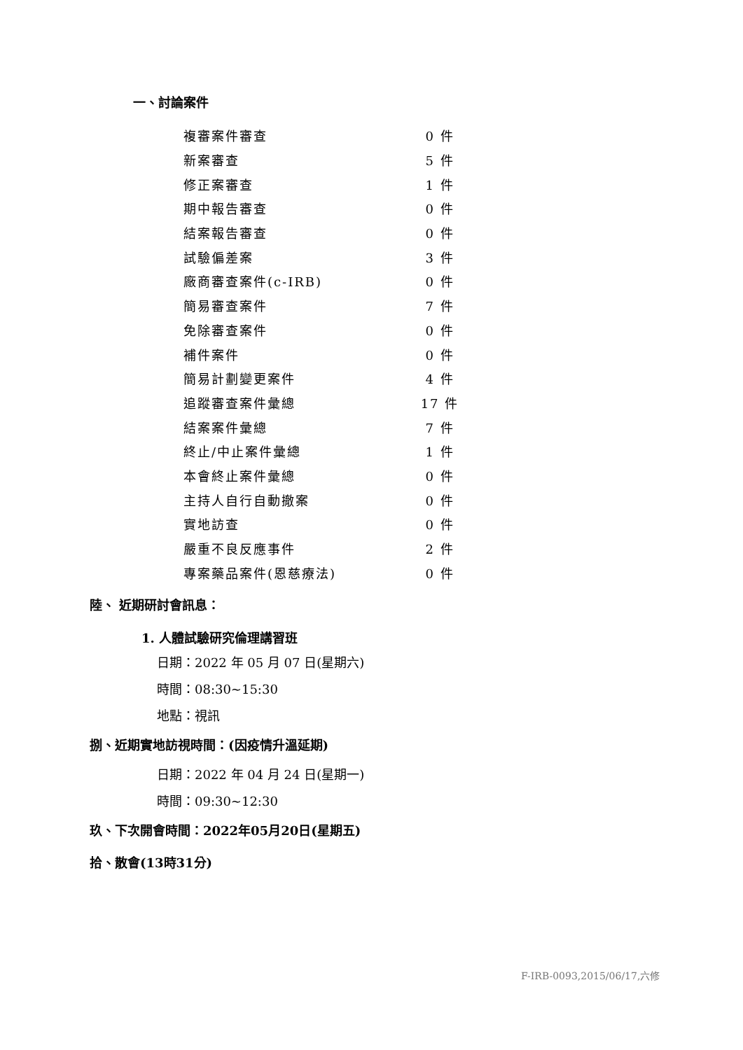一、討論案件
| 複審案件審查 | 0 件 |
| 新案審查 | 5 件 |
| 修正案審查 | 1 件 |
| 期中報告審查 | 0 件 |
| 結案報告審查 | 0 件 |
| 試驗偏差案 | 3 件 |
| 廠商審查案件(c-IRB) | 0 件 |
| 簡易審查案件 | 7 件 |
| 免除審查案件 | 0 件 |
| 補件案件 | 0 件 |
| 簡易計劃變更案件 | 4 件 |
| 追蹤審查案件彙總 | 17 件 |
| 結案案件彙總 | 7 件 |
| 終止/中止案件彙總 | 1 件 |
| 本會終止案件彙總 | 0 件 |
| 主持人自行自動撤案 | 0 件 |
| 實地訪查 | 0 件 |
| 嚴重不良反應事件 | 2 件 |
| 專案藥品案件(恩慈療法) | 0 件 |
陸、 近期研討會訊息：
1. 人體試驗研究倫理講習班
日期：2022 年 05 月 07 日(星期六)
時間：08:30~15:30
地點：視訊
捌、近期實地訪視時間：(因疫情升溫延期)
日期：2022 年 04 月 24 日(星期一)
時間：09:30~12:30
玖、下次開會時間：2022年05月20日(星期五)
拾、散會(13時31分)
F-IRB-0093,2015/06/17,六修